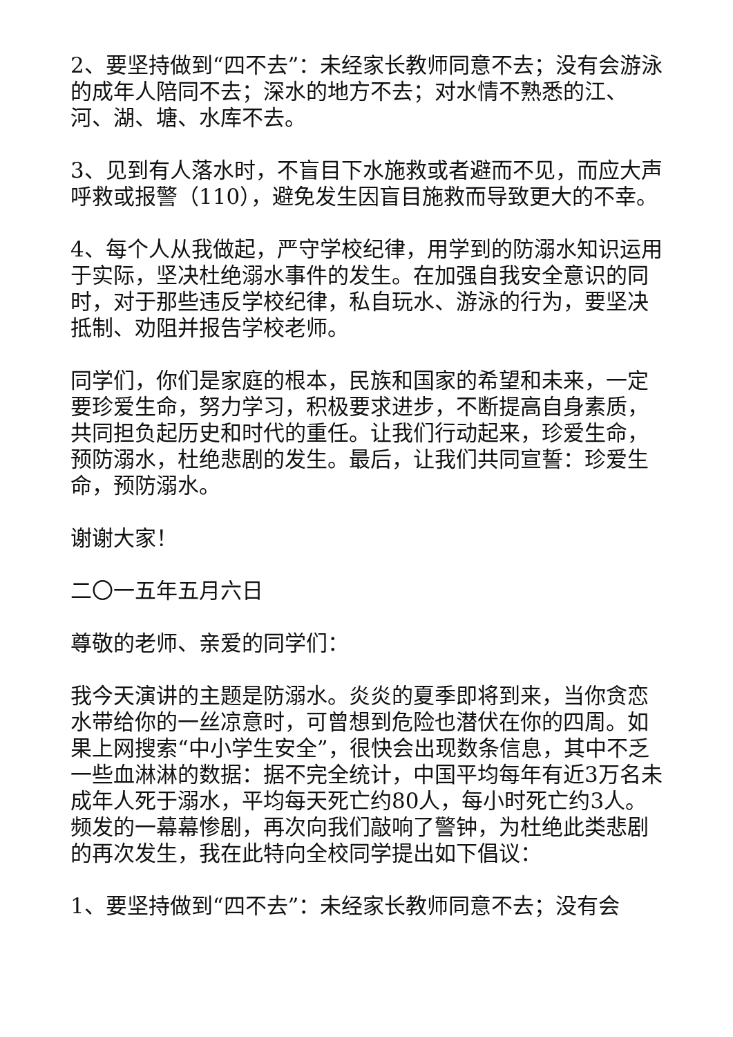2、要坚持做到“四不去”：未经家长教师同意不去；没有会游泳的成年人陪同不去；深水的地方不去；对水情不熟悉的江、河、湖、塘、水库不去。
3、见到有人落水时，不盲目下水施救或者避而不见，而应大声呼救或报警（110），避免发生因盲目施救而导致更大的不幸。
4、每个人从我做起，严守学校纪律，用学到的防溺水知识运用于实际，坚决杜绝溺水事件的发生。在加强自我安全意识的同时，对于那些违反学校纪律，私自玩水、游泳的行为，要坚决抵制、劝阻并报告学校老师。
同学们，你们是家庭的根本，民族和国家的希望和未来，一定要珍爱生命，努力学习，积极要求进步，不断提高自身素质，共同担负起历史和时代的重任。让我们行动起来，珍爱生命，预防溺水，杜绝悲剧的发生。最后，让我们共同宣誓：珍爱生命，预防溺水。
谢谢大家！
二〇一五年五月六日
尊敬的老师、亲爱的同学们：
我今天演讲的主题是防溺水。炎炎的夏季即将到来，当你贪恋水带给你的一丝凉意时，可曾想到危险也潜伏在你的四周。如果上网搜索“中小学生安全”，很快会出现数条信息，其中不乏一些血淋淋的数据：据不完全统计，中国平均每年有近3万名未成年人死于溺水，平均每天死亡约80人，每小时死亡约3人。频发的一幕幕惨剧，再次向我们敲响了警钟，为杜绝此类悲剧的再次发生，我在此特向全校同学提出如下倡议：
1、要坚持做到“四不去”：未经家长教师同意不去；没有会